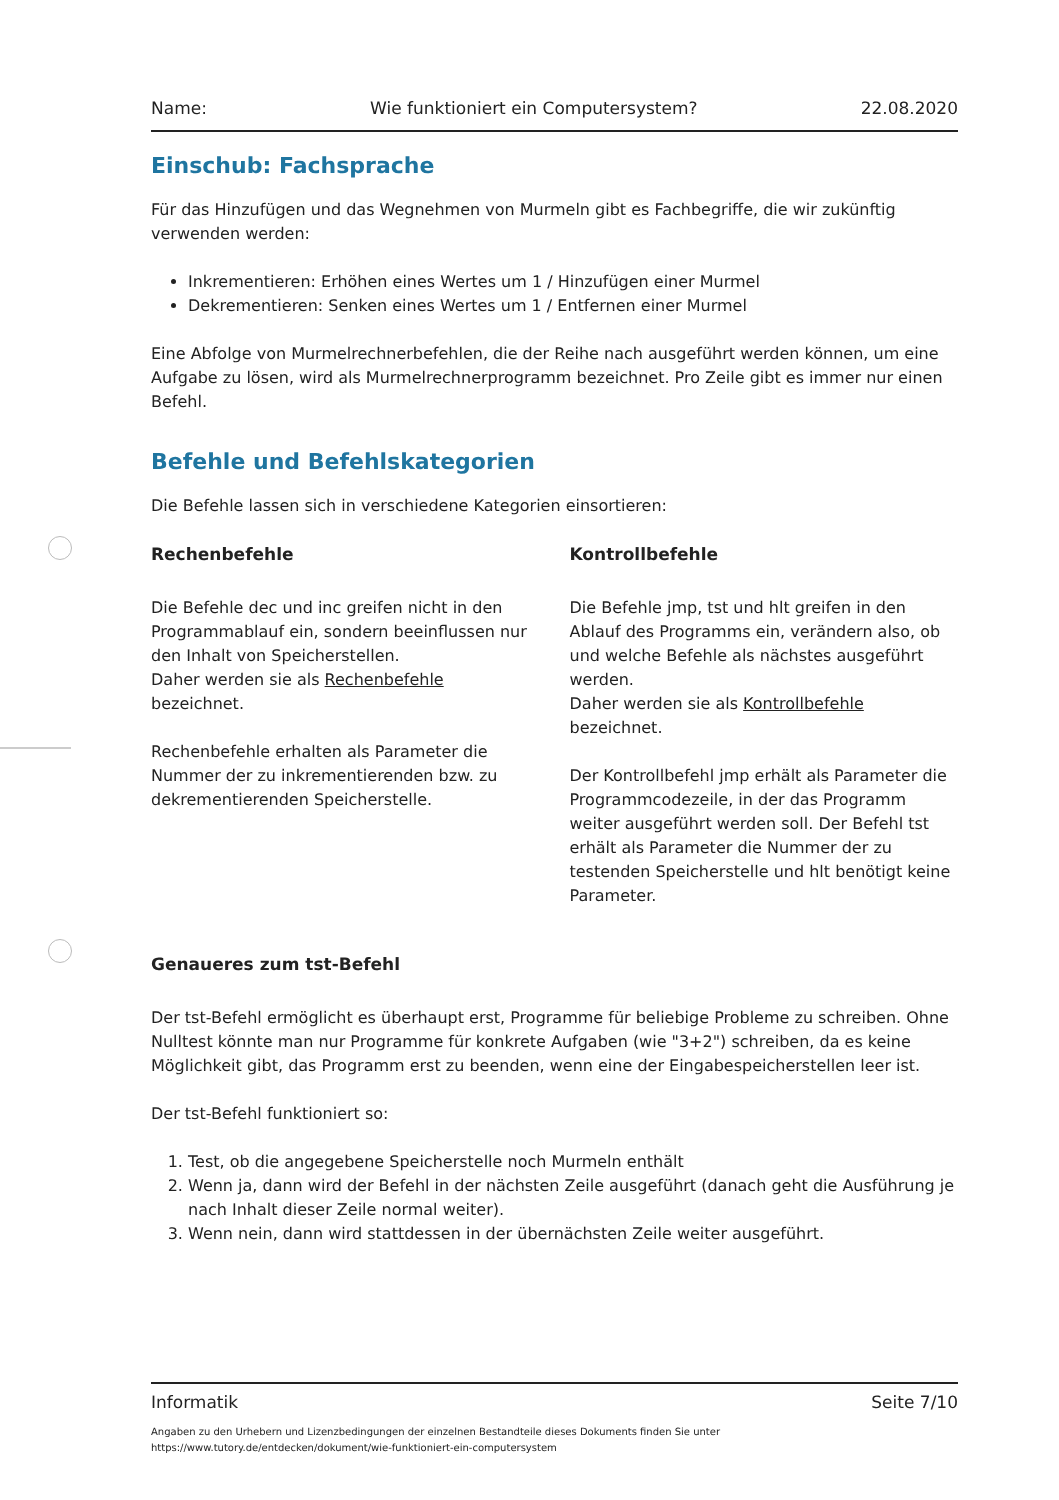Name: Wie funktioniert ein Computersystem? 22.08.2020
Einschub: Fachsprache
Für das Hinzufügen und das Wegnehmen von Murmeln gibt es Fachbegriffe, die wir zukünftig verwenden werden:
Inkrementieren: Erhöhen eines Wertes um 1 / Hinzufügen einer Murmel
Dekrementieren: Senken eines Wertes um 1 / Entfernen einer Murmel
Eine Abfolge von Murmelrechnerbefehlen, die der Reihe nach ausgeführt werden können, um eine Aufgabe zu lösen, wird als Murmelrechnerprogramm bezeichnet. Pro Zeile gibt es immer nur einen Befehl.
Befehle und Befehlskategorien
Die Befehle lassen sich in verschiedene Kategorien einsortieren:
Rechenbefehle
Die Befehle dec und inc greifen nicht in den Programmablauf ein, sondern beeinflussen nur den Inhalt von Speicherstellen.
Daher werden sie als Rechenbefehle bezeichnet.
Rechenbefehle erhalten als Parameter die Nummer der zu inkrementierenden bzw. zu dekrementierenden Speicherstelle.
Kontrollbefehle
Die Befehle jmp, tst und hlt greifen in den Ablauf des Programms ein, verändern also, ob und welche Befehle als nächstes ausgeführt werden.
Daher werden sie als Kontrollbefehle bezeichnet.
Der Kontrollbefehl jmp erhält als Parameter die Programmcodezeile, in der das Programm weiter ausgeführt werden soll. Der Befehl tst erhält als Parameter die Nummer der zu testenden Speicherstelle und hlt benötigt keine Parameter.
Genaueres zum tst-Befehl
Der tst-Befehl ermöglicht es überhaupt erst, Programme für beliebige Probleme zu schreiben. Ohne Nulltest könnte man nur Programme für konkrete Aufgaben (wie "3+2") schreiben, da es keine Möglichkeit gibt, das Programm erst zu beenden, wenn eine der Eingabespeicherstellen leer ist.
Der tst-Befehl funktioniert so:
1. Test, ob die angegebene Speicherstelle noch Murmeln enthält
2. Wenn ja, dann wird der Befehl in der nächsten Zeile ausgeführt (danach geht die Ausführung je nach Inhalt dieser Zeile normal weiter).
3. Wenn nein, dann wird stattdessen in der übernächsten Zeile weiter ausgeführt.
Informatik Seite 7/10
Angaben zu den Urhebern und Lizenzbedingungen der einzelnen Bestandteile dieses Dokuments finden Sie unter
https://www.tutory.de/entdecken/dokument/wie-funktioniert-ein-computersystem